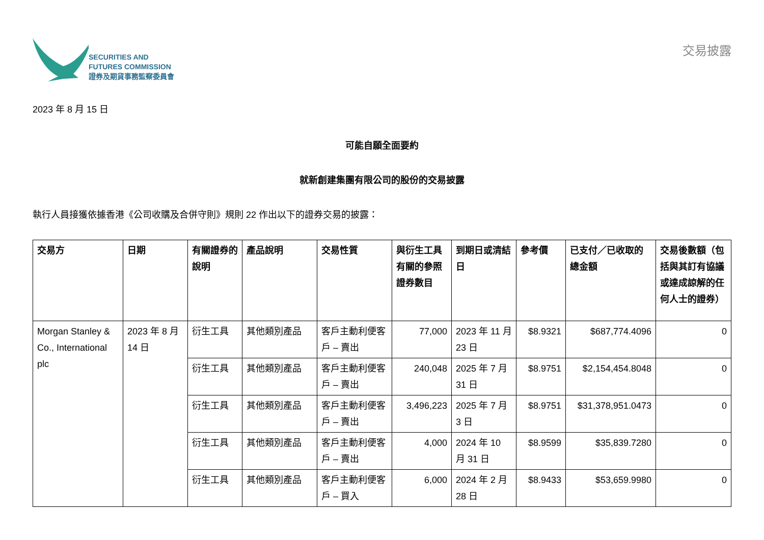SECURITIES AND
FUTURES COMMISSION
證券及期貨事務監察委員會
交易披露
2023 年 8 月 15 日
可能自願全面要約
就新創建集團有限公司的股份的交易披露
執行人員接獲依據香港《公司收購及合併守則》規則 22 作出以下的證券交易的披露：
| 交易方 | 日期 | 有關證券的說明 | 產品說明 | 交易性質 | 與衍生工具有關的參照證券數目 | 到期日或清結日 | 參考價 | 已支付／已收取的總金額 | 交易後數額（包括與其訂有協議或達成諒解的任何人士的證券） |
| --- | --- | --- | --- | --- | --- | --- | --- | --- | --- |
| Morgan Stanley & Co., International plc | 2023 年 8 月 14 日 | 衍生工具 | 其他類別產品 | 客戶主動利便客戶 – 賣出 | 77,000 | 2023 年 11 月 23 日 | $8.9321 | $687,774.4096 | 0 |
| | | 衍生工具 | 其他類別產品 | 客戶主動利便客戶 – 賣出 | 240,048 | 2025 年 7 月 31 日 | $8.9751 | $2,154,454.8048 | 0 |
| | | 衍生工具 | 其他類別產品 | 客戶主動利便客戶 – 賣出 | 3,496,223 | 2025 年 7 月 3 日 | $8.9751 | $31,378,951.0473 | 0 |
| | | 衍生工具 | 其他類別產品 | 客戶主動利便客戶 – 賣出 | 4,000 | 2024 年 10 月 31 日 | $8.9599 | $35,839.7280 | 0 |
| | | 衍生工具 | 其他類別產品 | 客戶主動利便客戶 – 買入 | 6,000 | 2024 年 2 月 28 日 | $8.9433 | $53,659.9980 | 0 |